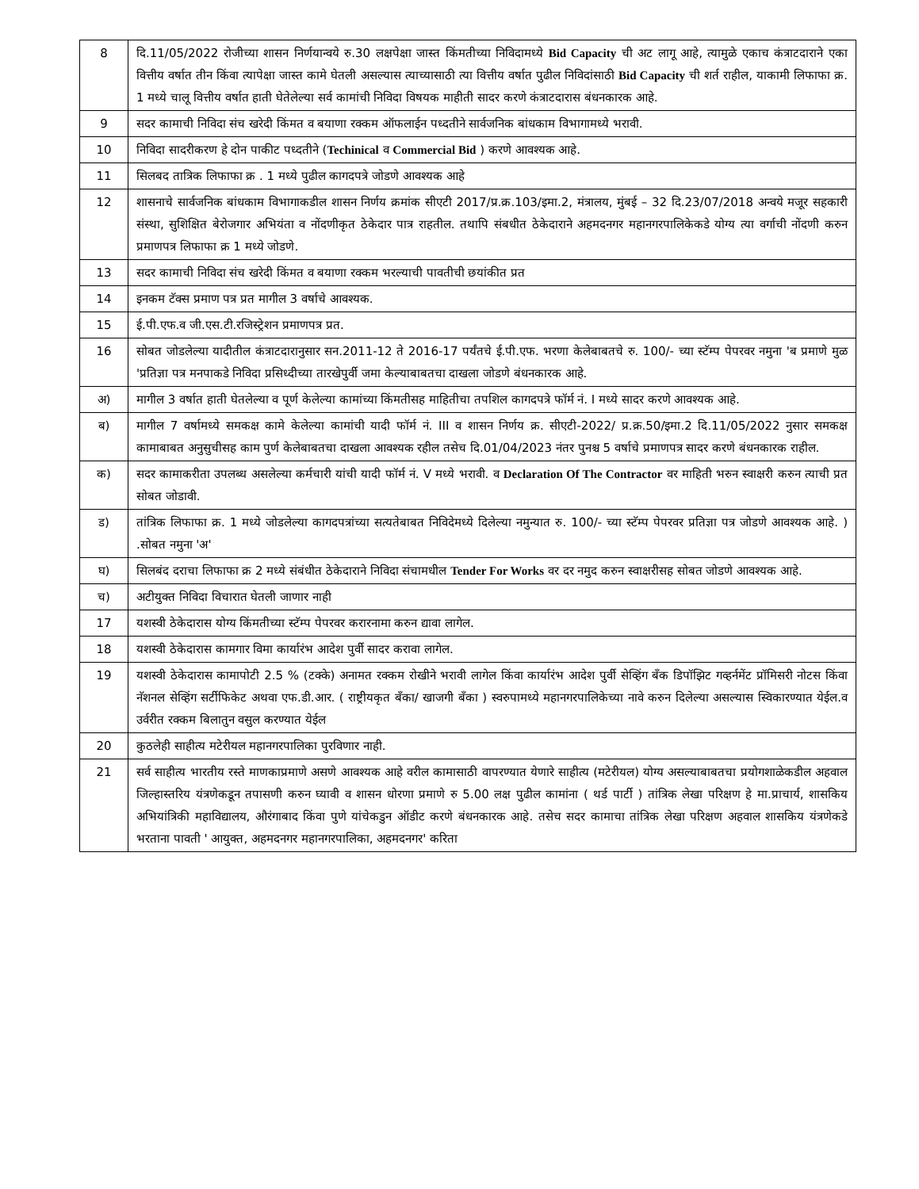| 8 | दि.11/05/2022 रोजीच्या शासन निर्णयान्वये रु.30 लक्षपेक्षा जास्त किंमतीच्या निविदामध्ये Bid Capacity ची अट लागू आहे, त्यामुळे एकाच कंत्राटदाराने एका वित्तीय वर्षात तीन किंवा त्यापेक्षा जास्त कामे घेतली असल्यास त्याच्यासाठी त्या वित्तीय वर्षात पुढील निविदांसाठी Bid Capacity ची शर्त राहील, याकामी लिफाफा क्र. 1 मध्ये चालू वित्तीय वर्षात हाती घेतेलेल्या सर्व कामांची निविदा विषयक माहीती सादर करणे कंत्राटदारास बंधनकारक आहे. |
| 9 | सदर कामाची निविदा संच खरेदी किंमत व बयाणा रक्कम ऑफलाईन पध्दतीने सार्वजनिक बांधकाम विभागामध्ये भरावी. |
| 10 | निविदा सादरीकरण हे दोन पाकीट पध्दतीने ( Techinical व Commercial Bid ) करणे आवश्यक आहे. |
| 11 | सिलबद तात्रिक लिफाफा क्र . 1 मध्ये पुढील कागदपत्रे जोडणे आवश्यक आहे |
| 12 | शासनाचे सार्वजनिक बांधकाम विभागाकडील शासन निर्णय क्रमांक सीएटी 2017/प्र.क्र.103/इमा.2, मंत्रालय, मुंबई – 32 दि.23/07/2018 अन्वये मजूर सहकारी संस्था, सुशिक्षित बेरोजगार अभियंता व नोंदणीकृत ठेकेदार पात्र राहतील. तथापि संबधीत ठेकेदाराने अहमदनगर महानगरपालिकेकडे योग्य त्या वर्गाची नोंदणी करुन प्रमाणपत्र लिफाफा क्र 1 मध्ये जोडणे. |
| 13 | सदर कामाची निविदा संच खरेदी किंमत व बयाणा रक्कम भरल्याची पावतीची छयांकीत प्रत |
| 14 | इनकम टॅक्स प्रमाण पत्र प्रत मागील 3 वर्षाचे आवश्यक. |
| 15 | ई.पी.एफ.व जी.एस.टी.रजिस्ट्रेशन प्रमाणपत्र प्रत. |
| 16 | सोबत जोडलेल्या यादीतील कंत्राटदारानुसार सन.2011-12 ते 2016-17 पर्यंतचे ई.पी.एफ. भरणा केलेबाबतचे रु. 100/- च्या स्टॅम्प पेपरवर नमुना 'ब प्रमाणे मुळ 'प्रतिज्ञा पत्र मनपाकडे निविदा प्रसिध्दीच्या तारखेपुर्वी जमा केल्याबाबतचा दाखला जोडणे बंधनकारक आहे. |
| अ) | मागील 3 वर्षात हाती घेतलेल्या व पूर्ण केलेल्या कामांच्या किंमतीसह माहितीचा तपशिल कागदपत्रे फॉर्म नं. I मध्ये सादर करणे आवश्यक आहे. |
| ब) | मागील 7 वर्षामध्ये समकक्ष कामे केलेल्या कामांची यादी फॉर्म नं. III व शासन निर्णय क्र. सीएटी-2022/ प्र.क्र.50/इमा.2 दि.11/05/2022 नुसार समकक्ष कामाबाबत अनुसुचीसह काम पुर्ण केलेबाबतचा दाखला आवश्यक रहील तसेच दि.01/04/2023 नंतर पुनश्च 5 वर्षाचे प्रमाणपत्र सादर करणे बंधनकारक राहील. |
| क) | सदर कामाकरीता उपलब्ध असलेल्या कर्मचारी यांची यादी फॉर्म नं. V मध्ये भरावी. व Declaration Of The Contractor वर माहिती भरुन स्वाक्षरी करुन त्याची प्रत सोबत जोडावी. |
| ड) | तांत्रिक लिफाफा क्र. 1 मध्ये जोडलेल्या कागदपत्रांच्या सत्यतेबाबत निविदेमध्ये दिलेल्या नमुन्यात रु. 100/- च्या स्टॅम्प पेपरवर प्रतिज्ञा पत्र जोडणे आवश्यक आहे. ) .सोबत नमुना 'अ' |
| घ) | सिलबंद दराचा लिफाफा क्र 2 मध्ये संबंधीत ठेकेदाराने निविदा संचामधील Tender For Works वर दर नमुद करुन स्वाक्षरीसह सोबत जोडणे आवश्यक आहे. |
| च) | अटीयुक्त निविदा विचारात घेतली जाणार नाही |
| 17 | यशस्वी ठेकेदारास योग्य किंमतीच्या स्टॅम्प पेपरवर करारनामा करुन द्यावा लागेल. |
| 18 | यशस्वी ठेकेदारास कामगार विमा कार्यारंभ आदेश पुर्वी सादर करावा लागेल. |
| 19 | यशस्वी ठेकेदारास कामापोटी 2.5 % (टक्के) अनामत रक्कम रोखीने भरावी लागेल किंवा कार्यारंभ आदेश पुर्वी सेव्हिंग बॅंक डिपॉझिट गव्हर्नमेंट प्रॉमिसरी नोटस किंवा नॅशनल सेव्हिंग सर्टीफिकेट अथवा एफ.डी.आर. ( राष्ट्रीयकृत बॅंका/ खाजगी बॅंका ) स्वरुपामध्ये महानगरपालिकेच्या नावे करुन दिलेल्या असल्यास स्विकारण्यात येईल.व उर्वरीत रक्कम बिलातुन वसुल करण्यात येईल |
| 20 | कुठलेही साहीत्य मटेरीयल महानगरपालिका पुरविणार नाही. |
| 21 | सर्व साहीत्य भारतीय रस्ते माणकाप्रमाणे असणे आवश्यक आहे वरील कामासाठी वापरण्यात येणारे साहीत्य (मटेरीयल) योग्य असल्याबाबतचा प्रयोगशाळेकडील अहवाल जिल्हास्तरिय यंत्रणेकडून तपासणी करुन घ्यावी व शासन धोरणा प्रमाणे रु 5.00 लक्ष पुढील कामांना ( थर्ड पार्टी ) तांत्रिक लेखा परिक्षण हे मा.प्राचार्य, शासकिय अभियांत्रिकी महाविद्यालय, औरंगाबाद किंवा पुणे यांचेकडुन ऑडीट करणे बंधनकारक आहे. तसेच सदर कामाचा तांत्रिक लेखा परिक्षण अहवाल शासकिय यंत्रणेकडे भरताना पावती ' आयुक्त, अहमदनगर महानगरपालिका, अहमदनगर' करिता |